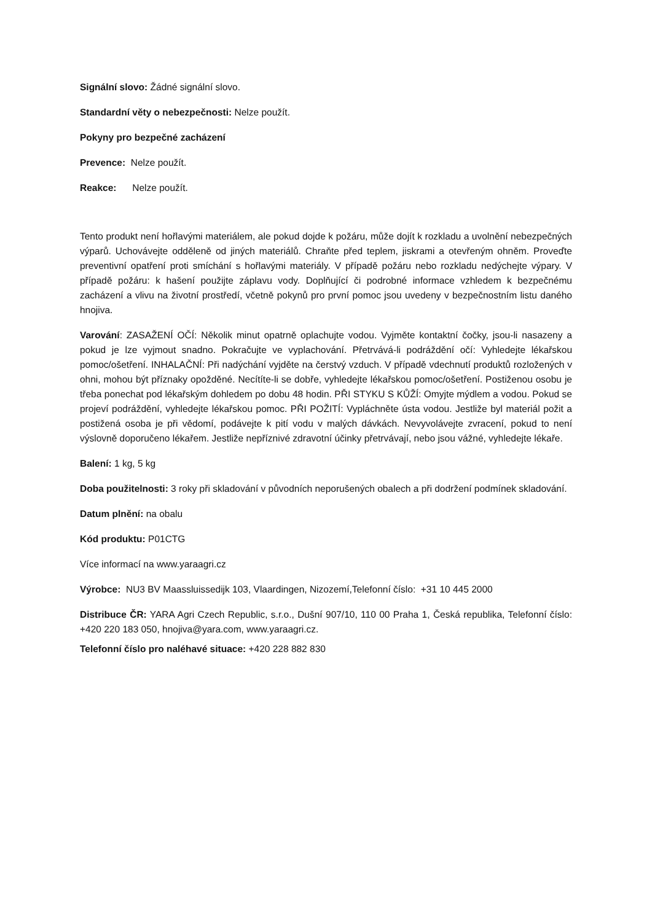Signální slovo: Žádné signální slovo.
Standardní věty o nebezpečnosti: Nelze použít.
Pokyny pro bezpečné zacházení
Prevence: Nelze použít.
Reakce: Nelze použít.
Tento produkt není hořlavými materiálem, ale pokud dojde k požáru, může dojít k rozkladu a uvolnění nebezpečných výparů. Uchovávejte odděleně od jiných materiálů. Chraňte před teplem, jiskrami a otevřeným ohněm. Proveďte preventivní opatření proti smíchání s hořlavými materiály. V případě požáru nebo rozkladu nedýchejte výpary. V případě požáru: k hašení použijte záplavu vody. Doplňující či podrobné informace vzhledem k bezpečnému zacházení a vlivu na životní prostředí, včetně pokynů pro první pomoc jsou uvedeny v bezpečnostním listu daného hnojiva.
Varování: ZASAŽENÍ OČÍ: Několik minut opatrně oplachujte vodou. Vyjměte kontaktní čočky, jsou-li nasazeny a pokud je lze vyjmout snadno. Pokračujte ve vyplachování. Přetrvává-li podráždění očí: Vyhledejte lékařskou pomoc/ošetření. INHALAČNÍ: Při nadýchání vyjděte na čerstvý vzduch. V případě vdechnutí produktů rozložených v ohni, mohou být příznaky opožděné. Necítíte-li se dobře, vyhledejte lékařskou pomoc/ošetření. Postiženou osobu je třeba ponechat pod lékařským dohledem po dobu 48 hodin. PŘI STYKU S KŮŽÍ: Omyjte mýdlem a vodou. Pokud se projeví podráždění, vyhledejte lékařskou pomoc. PŘI POŽITÍ: Vypláchněte ústa vodou. Jestliže byl materiál požit a postižená osoba je při vědomí, podávejte k pití vodu v malých dávkách. Nevyvolávejte zvracení, pokud to není výslovně doporučeno lékařem. Jestliže nepříznivé zdravotní účinky přetrvávají, nebo jsou vážné, vyhledejte lékaře.
Balení: 1 kg, 5 kg
Doba použitelnosti: 3 roky při skladování v původních neporušených obalech a při dodržení podmínek skladování.
Datum plnění: na obalu
Kód produktu: P01CTG
Více informací na www.yaraagri.cz
Výrobce: NU3 BV Maassluissedijk 103, Vlaardingen, Nizozemí,Telefonní číslo: +31 10 445 2000
Distribuce ČR: YARA Agri Czech Republic, s.r.o., Dušní 907/10, 110 00 Praha 1, Česká republika, Telefonní číslo: +420 220 183 050, hnojiva@yara.com, www.yaraagri.cz.
Telefonní číslo pro naléhavé situace: +420 228 882 830